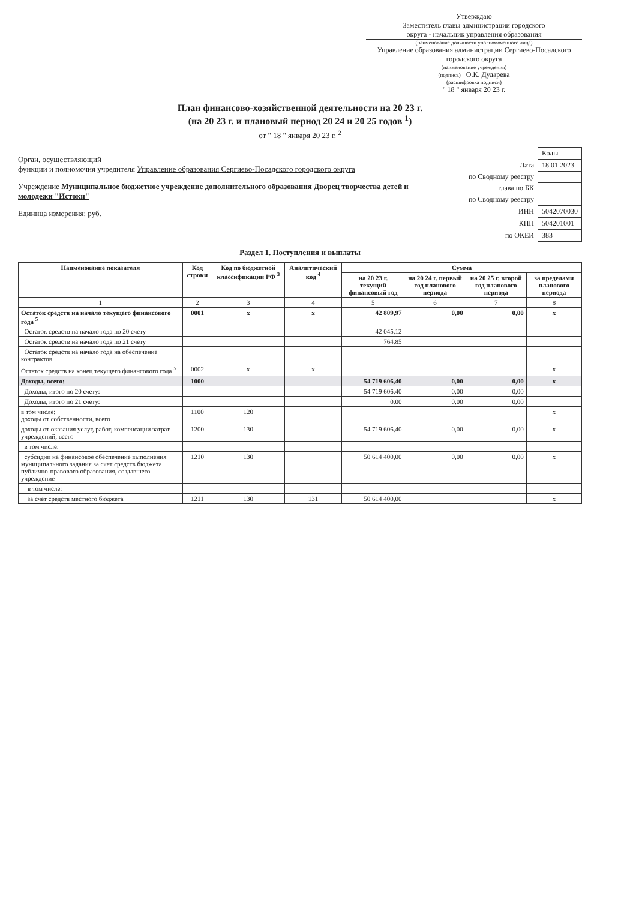Утверждаю
Заместитель главы администрации городского
округа - начальник управления образования
(наименование должности уполномоченного лица)
Управление образования администрации Сергиево-Посадского городского округа
(наименование учреждения)
(подпись) О.К. Дударева
(расшифровка подписи)
" 18 " января 20 23 г.
План финансово-хозяйственной деятельности на 20 23 г.
(на 20 23 г. и плановый период 20 24 и 20 25 годов <sup>1</sup>)
от " 18 " января 20 23 г. <sup>2</sup>
Орган, осуществляющий
функции и полномочия учредителя Управление образования Сергиево-Посадского городского округа
Учреждение Муниципальное бюджетное учреждение дополнительного образования Дворец творчества детей и молодежи "Истоки"
Единица измерения: руб.
| | Коды |
| Дата | 18.01.2023 |
| по Сводному реестру | |
| глава по БК | |
| по Сводному реестру | |
| ИНН | 5042070030 |
| КПП | 504201001 |
| по ОКЕИ | 383 |
Раздел 1. Поступления и выплаты
| Наименование показателя | Код строки | Код по бюджетной классификации РФ <sup>3</sup> | Аналитический код <sup>4</sup> | Сумма | | | |
| --- | --- | --- | --- | --- | --- | --- | --- |
| | | | | на 20 23 г. текущий финансовый год | на 20 24 г. первый год планового периода | на 20 25 г. второй год планового периода | за пределами планового периода |
| 1 | 2 | 3 | 4 | 5 | 6 | 7 | 8 |
| Остаток средств на начало текущего финансового года <sup>5</sup> | 0001 | x | x | 42 809,97 | 0,00 | 0,00 | x |
| Остаток средств на начало года по 20 счету | | | | 42 045,12 | | | |
| Остаток средств на начало года по 21 счету | | | | 764,85 | | | |
| Остаток средств на начало года на обеспечение контрактов | | | | | | | |
| Остаток средств на конец текущего финансового года <sup>5</sup> | 0002 | x | x | | | | x |
| Доходы, всего: | 1000 | | | 54 719 606,40 | 0,00 | 0,00 | x |
| Доходы, итого по 20 счету: | | | | 54 719 606,40 | 0,00 | 0,00 | |
| Доходы, итого по 21 счету: | | | | 0,00 | 0,00 | 0,00 | |
| в том числе: доходы от собственности, всего | 1100 | 120 | | | | | x |
| доходы от оказания услуг, работ, компенсации затрат учреждений, всего | 1200 | 130 | | 54 719 606,40 | 0,00 | 0,00 | x |
| в том числе: | | | | | | | |
| субсидии на финансовое обеспечение выполнения муниципального задания за счет средств бюджета публично-правового образования, создавшего учреждение | 1210 | 130 | | 50 614 400,00 | 0,00 | 0,00 | x |
| в том числе: | | | | | | | |
| за счет средств местного бюджета | 1211 | 130 | 131 | 50 614 400,00 | | | x |